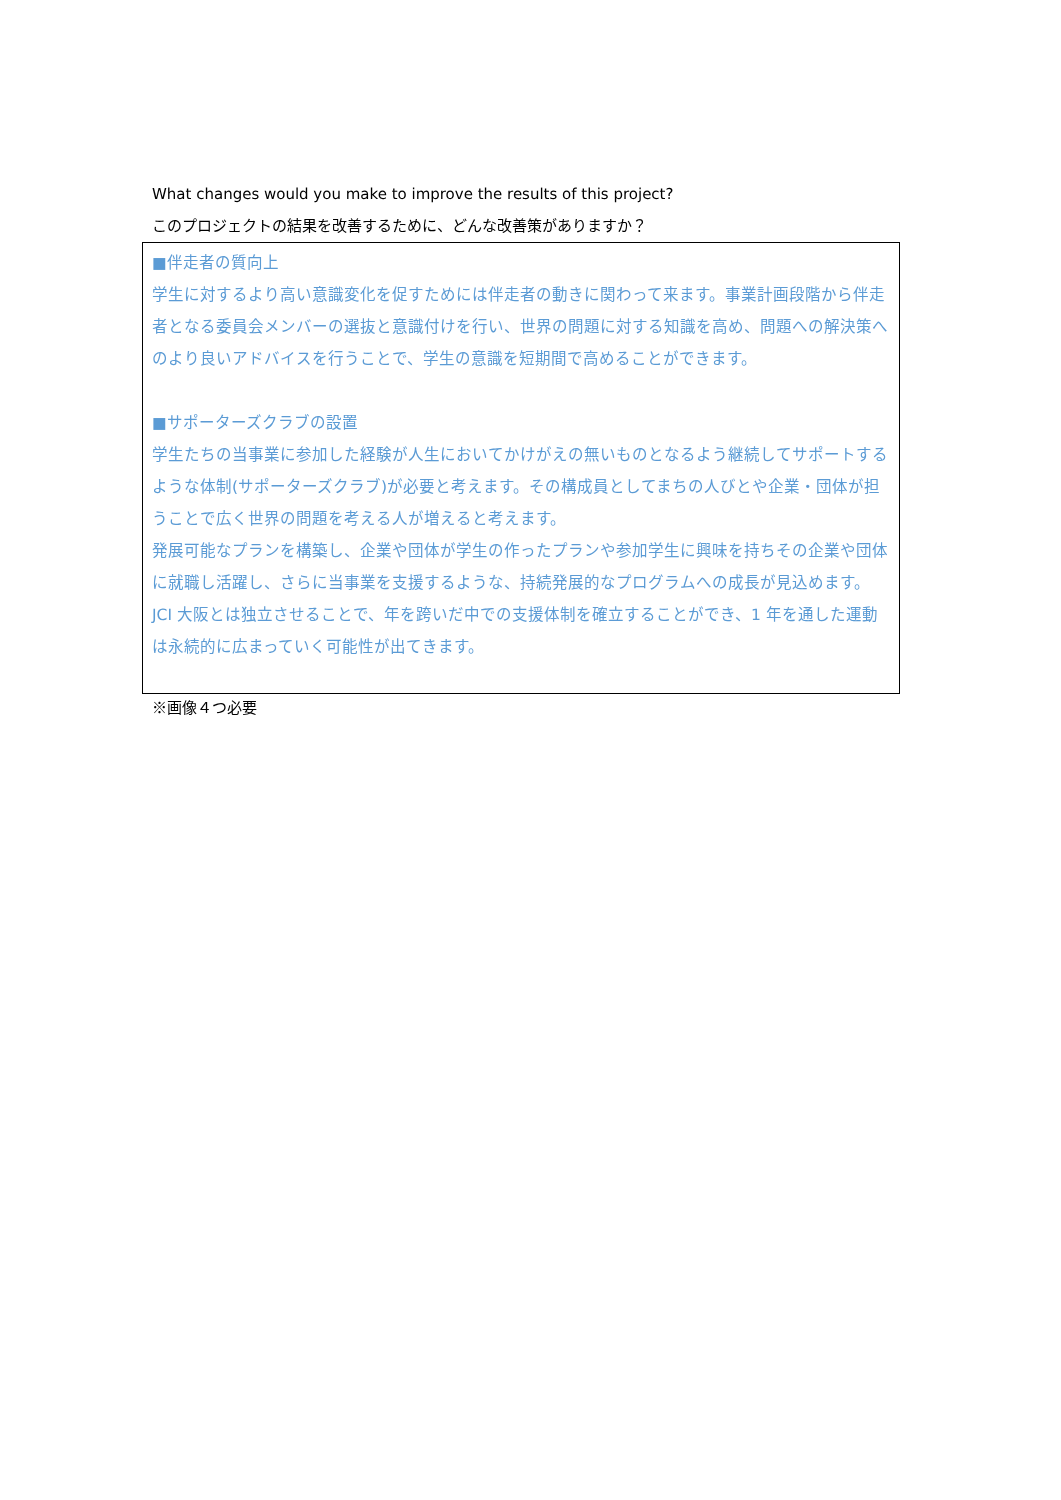What changes would you make to improve the results of this project?
このプロジェクトの結果を改善するために、どんな改善策がありますか？
■伴走者の質向上
学生に対するより高い意識変化を促すためには伴走者の動きに関わって来ます。事業計画段階から伴走者となる委員会メンバーの選抜と意識付けを行い、世界の問題に対する知識を高め、問題への解決策へのより良いアドバイスを行うことで、学生の意識を短期間で高めることができます。
■サポーターズクラブの設置
学生たちの当事業に参加した経験が人生においてかけがえの無いものとなるよう継続してサポートするような体制(サポーターズクラブ)が必要と考えます。その構成員としてまちの人びとや企業・団体が担うことで広く世界の問題を考える人が増えると考えます。
発展可能なプランを構築し、企業や団体が学生の作ったプランや参加学生に興味を持ちその企業や団体に就職し活躍し、さらに当事業を支援するような、持続発展的なプログラムへの成長が見込めます。
JCI 大阪とは独立させることで、年を跨いだ中での支援体制を確立することができ、1 年を通した運動は永続的に広まっていく可能性が出てきます。
※画像４つ必要